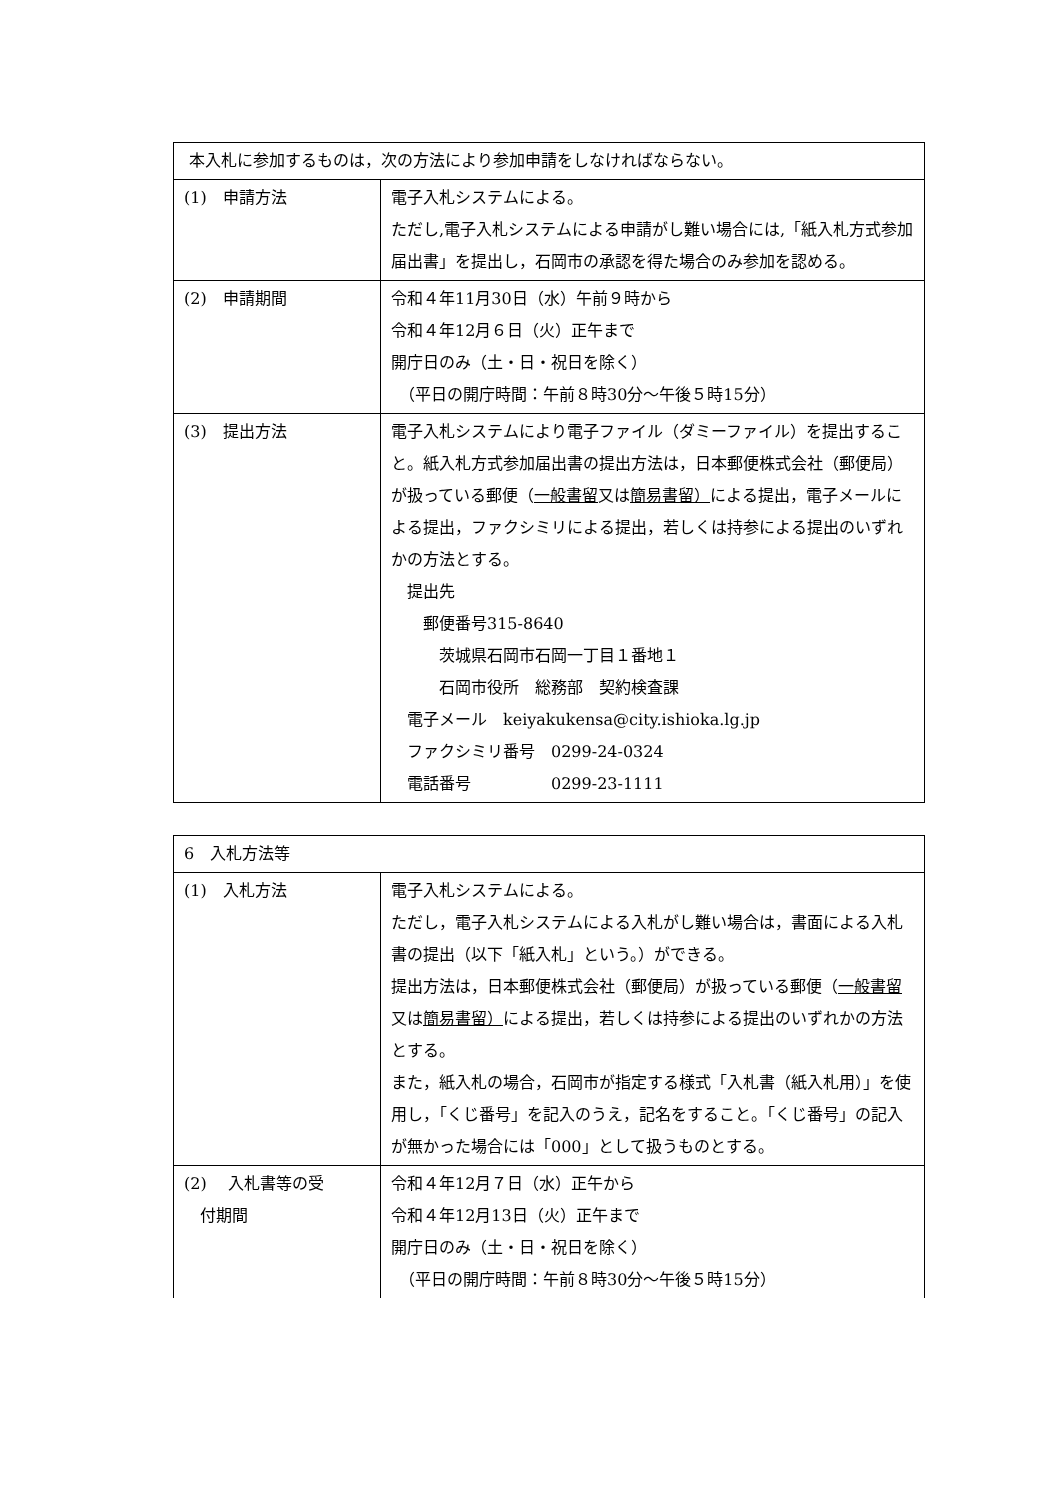| 本入札に参加するものは，次の方法により参加申請をしなければならない。 | |
| (1) 申請方法 | 電子入札システムによる。 ただし,電子入札システムによる申請がし難い場合には,「紙入札方式参加届出書」を提出し，石岡市の承認を得た場合のみ参加を認める。 |
| (2) 申請期間 | 令和４年11月30日（水）午前９時から 令和４年12月６日（火）正午まで 開庁日のみ（土・日・祝日を除く） （平日の開庁時間：午前８時30分～午後５時15分） |
| (3) 提出方法 | 電子入札システムにより電子ファイル（ダミーファイル）を提出すること。紙入札方式参加届出書の提出方法は，日本郵便株式会社（郵便局）が扱っている郵便（ 一般書留 又は 簡易書留） による提出，電子メールによる提出，ファクシミリによる提出，若しくは持参による提出のいずれかの方法とする。 提出先 郵便番号315-8640 茨城県石岡市石岡一丁目１番地１ 石岡市役所 総務部 契約検査課 電子メール keiyakukensa@city.ishioka.lg.jp ファクシミリ番号 0299-24-0324 電話番号 0299-23-1111 |
| 6 入札方法等 | |
| (1) 入札方法 | 電子入札システムによる。 ただし，電子入札システムによる入札がし難い場合は，書面による入札書の提出（以下「紙入札」という。）ができる。 提出方法は，日本郵便株式会社（郵便局）が扱っている郵便（ 一般書留 又は 簡易書留） による提出，若しくは持参による提出のいずれかの方法とする。 また，紙入札の場合，石岡市が指定する様式「入札書（紙入札用）」を使用し，「くじ番号」を記入のうえ，記名をすること。「くじ番号」の記入が無かった場合には「000」として扱うものとする。 |
| (2) 入札書等の受 付期間 | 令和４年12月７日（水）正午から 令和４年12月13日（火）正午まで 開庁日のみ（土・日・祝日を除く） （平日の開庁時間：午前８時30分～午後５時15分） |